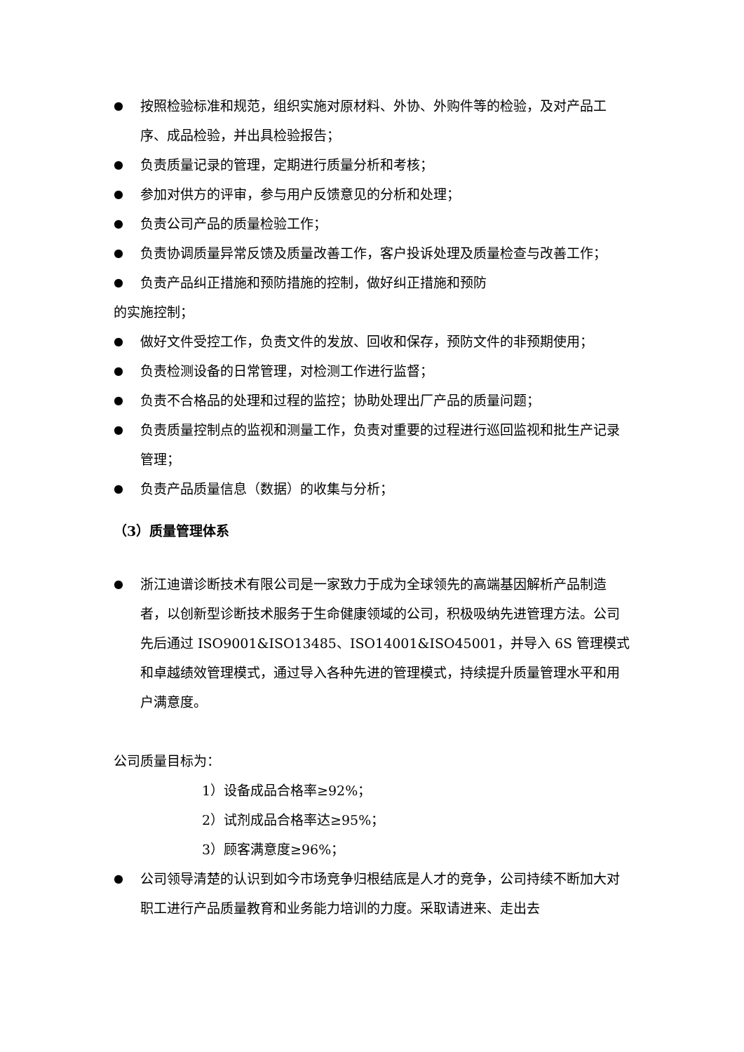● 按照检验标准和规范，组织实施对原材料、外协、外购件等的检验，及对产品工序、成品检验，并出具检验报告；
● 负责质量记录的管理，定期进行质量分析和考核；
● 参加对供方的评审，参与用户反馈意见的分析和处理；
● 负责公司产品的质量检验工作；
● 负责协调质量异常反馈及质量改善工作，客户投诉处理及质量检查与改善工作；
● 负责产品纠正措施和预防措施的控制，做好纠正措施和预防
的实施控制；
● 做好文件受控工作，负责文件的发放、回收和保存，预防文件的非预期使用；
● 负责检测设备的日常管理，对检测工作进行监督；
● 负责不合格品的处理和过程的监控；协助处理出厂产品的质量问题；
● 负责质量控制点的监视和测量工作，负责对重要的过程进行巡回监视和批生产记录管理；
● 负责产品质量信息（数据）的收集与分析；
（3）质量管理体系
● 浙江迪谱诊断技术有限公司是一家致力于成为全球领先的高端基因解析产品制造者，以创新型诊断技术服务于生命健康领域的公司，积极吸纳先进管理方法。公司先后通过 ISO9001&ISO13485、ISO14001&ISO45001，并导入 6S 管理模式和卓越绩效管理模式，通过导入各种先进的管理模式，持续提升质量管理水平和用户满意度。
公司质量目标为：
1）设备成品合格率≥92%；
2）试剂成品合格率达≥95%；
3）顾客满意度≥96%；
● 公司领导清楚的认识到如今市场竞争归根结底是人才的竞争，公司持续不断加大对职工进行产品质量教育和业务能力培训的力度。采取请进来、走出去